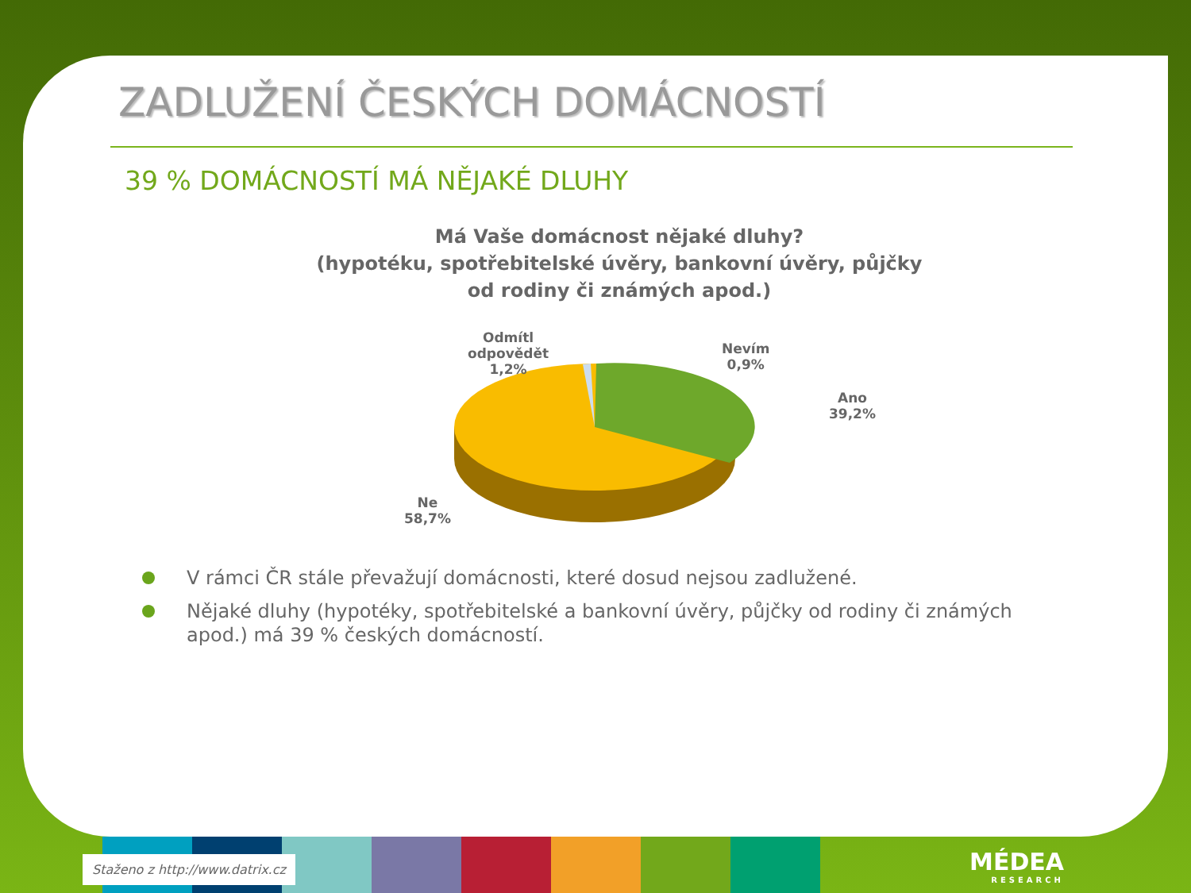ZADLUŽENÍ ČESKÝCH DOMÁCNOSTÍ
39 % DOMÁCNOSTÍ MÁ NĚJAKÉ DLUHY
Má Vaše domácnost nějaké dluhy?
(hypotéku, spotřebitelské úvěry, bankovní úvěry, půjčky
od rodiny či známých apod.)
Odmítl
odpovědět
1,2%
Nevím
0,9%
Ano
39,2%
Ne
58,7%
V rámci ČR stále převažují domácnosti, které dosud nejsou zadlužené.
Nějaké dluhy (hypotéky, spotřebitelské a bankovní úvěry, půjčky od rodiny či známých apod.) má 39 % českých domácností.
Staženo z http://www.datrix.cz MÉDEA
RESEARCH